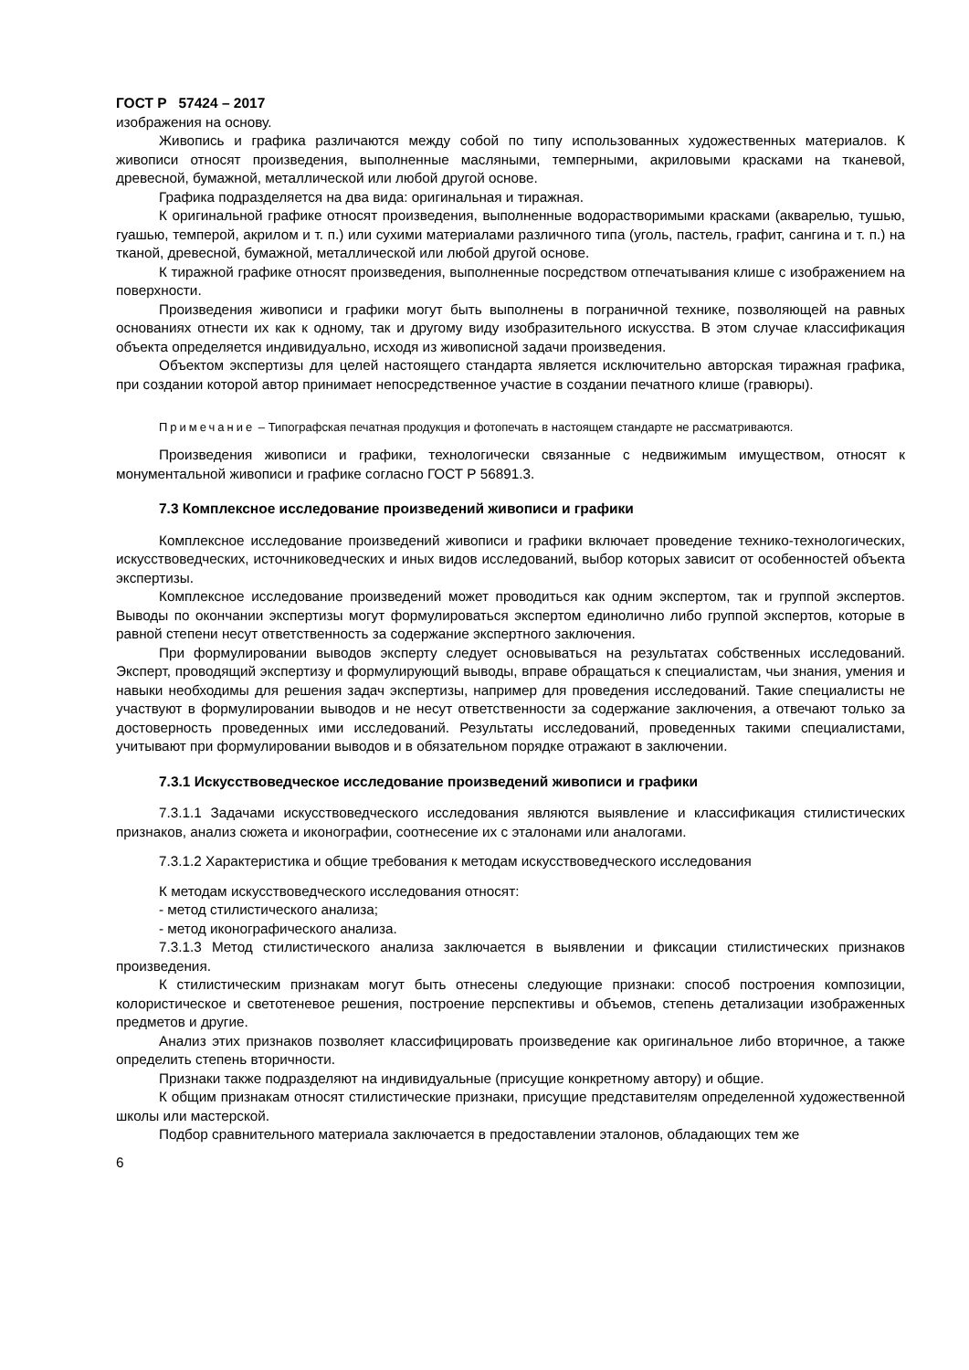ГОСТ Р 57424 – 2017
изображения на основу.
Живопись и графика различаются между собой по типу использованных художественных материалов. К живописи относят произведения, выполненные масляными, темперными, акриловыми красками на тканевой, древесной, бумажной, металлической или любой другой основе.
Графика подразделяется на два вида: оригинальная и тиражная.
К оригинальной графике относят произведения, выполненные водорастворимыми красками (акварелью, тушью, гуашью, темперой, акрилом и т. п.) или сухими материалами различного типа (уголь, пастель, графит, сангина и т. п.) на тканой, древесной, бумажной, металлической или любой другой основе.
К тиражной графике относят произведения, выполненные посредством отпечатывания клише с изображением на поверхности.
Произведения живописи и графики могут быть выполнены в пограничной технике, позволяющей на равных основаниях отнести их как к одному, так и другому виду изобразительного искусства. В этом случае классификация объекта определяется индивидуально, исходя из живописной задачи произведения.
Объектом экспертизы для целей настоящего стандарта является исключительно авторская тиражная графика, при создании которой автор принимает непосредственное участие в создании печатного клише (гравюры).
Примечание – Типографская печатная продукция и фотопечать в настоящем стандарте не рассматриваются.
Произведения живописи и графики, технологически связанные с недвижимым имуществом, относят к монументальной живописи и графике согласно ГОСТ Р 56891.3.
7.3 Комплексное исследование произведений живописи и графики
Комплексное исследование произведений живописи и графики включает проведение технико-технологических, искусствоведческих, источниковедческих и иных видов исследований, выбор которых зависит от особенностей объекта экспертизы.
Комплексное исследование произведений может проводиться как одним экспертом, так и группой экспертов. Выводы по окончании экспертизы могут формулироваться экспертом единолично либо группой экспертов, которые в равной степени несут ответственность за содержание экспертного заключения.
При формулировании выводов эксперту следует основываться на результатах собственных исследований. Эксперт, проводящий экспертизу и формулирующий выводы, вправе обращаться к специалистам, чьи знания, умения и навыки необходимы для решения задач экспертизы, например для проведения исследований. Такие специалисты не участвуют в формулировании выводов и не несут ответственности за содержание заключения, а отвечают только за достоверность проведенных ими исследований. Результаты исследований, проведенных такими специалистами, учитывают при формулировании выводов и в обязательном порядке отражают в заключении.
7.3.1 Искусствоведческое исследование произведений живописи и графики
7.3.1.1 Задачами искусствоведческого исследования являются выявление и классификация стилистических признаков, анализ сюжета и иконографии, соотнесение их с эталонами или аналогами.
7.3.1.2 Характеристика и общие требования к методам искусствоведческого исследования
К методам искусствоведческого исследования относят:
- метод стилистического анализа;
- метод иконографического анализа.
7.3.1.3 Метод стилистического анализа заключается в выявлении и фиксации стилистических признаков произведения.
К стилистическим признакам могут быть отнесены следующие признаки: способ построения композиции, колористическое и светотеневое решения, построение перспективы и объемов, степень детализации изображенных предметов и другие.
Анализ этих признаков позволяет классифицировать произведение как оригинальное либо вторичное, а также определить степень вторичности.
Признаки также подразделяют на индивидуальные (присущие конкретному автору) и общие.
К общим признакам относят стилистические признаки, присущие представителям определенной художественной школы или мастерской.
Подбор сравнительного материала заключается в предоставлении эталонов, обладающих тем же
6